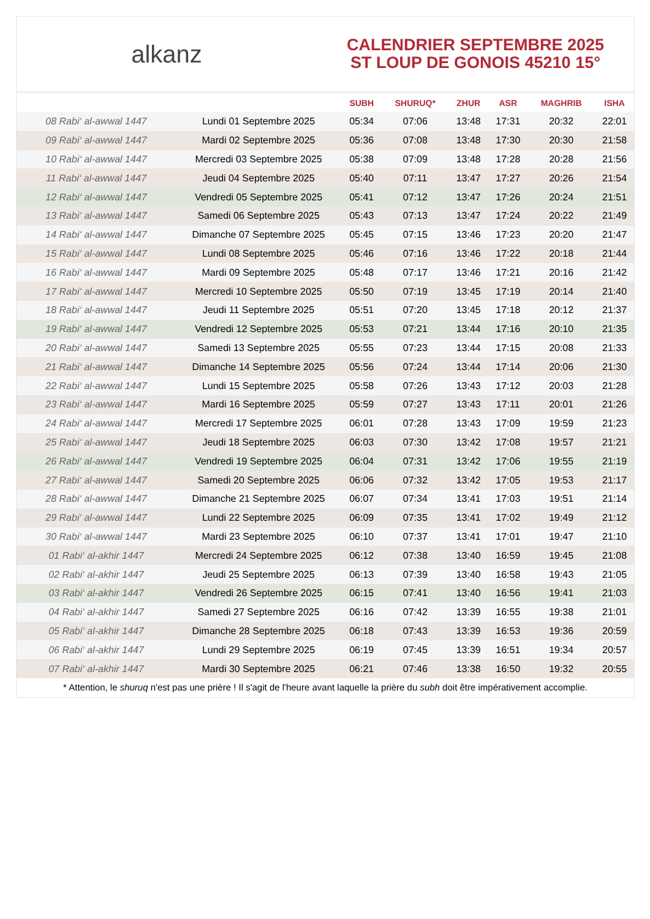alkanz
CALENDRIER SEPTEMBRE 2025
ST LOUP DE GONOIS 45210 15°
| | | SUBH | SHURUQ* | ZHUR | ASR | MAGHRIB | ISHA |
| --- | --- | --- | --- | --- | --- | --- | --- |
| 08 Rabi‘ al-awwal 1447 | Lundi 01 Septembre 2025 | 05:34 | 07:06 | 13:48 | 17:31 | 20:32 | 22:01 |
| 09 Rabi‘ al-awwal 1447 | Mardi 02 Septembre 2025 | 05:36 | 07:08 | 13:48 | 17:30 | 20:30 | 21:58 |
| 10 Rabi‘ al-awwal 1447 | Mercredi 03 Septembre 2025 | 05:38 | 07:09 | 13:48 | 17:28 | 20:28 | 21:56 |
| 11 Rabi‘ al-awwal 1447 | Jeudi 04 Septembre 2025 | 05:40 | 07:11 | 13:47 | 17:27 | 20:26 | 21:54 |
| 12 Rabi‘ al-awwal 1447 | Vendredi 05 Septembre 2025 | 05:41 | 07:12 | 13:47 | 17:26 | 20:24 | 21:51 |
| 13 Rabi‘ al-awwal 1447 | Samedi 06 Septembre 2025 | 05:43 | 07:13 | 13:47 | 17:24 | 20:22 | 21:49 |
| 14 Rabi‘ al-awwal 1447 | Dimanche 07 Septembre 2025 | 05:45 | 07:15 | 13:46 | 17:23 | 20:20 | 21:47 |
| 15 Rabi‘ al-awwal 1447 | Lundi 08 Septembre 2025 | 05:46 | 07:16 | 13:46 | 17:22 | 20:18 | 21:44 |
| 16 Rabi‘ al-awwal 1447 | Mardi 09 Septembre 2025 | 05:48 | 07:17 | 13:46 | 17:21 | 20:16 | 21:42 |
| 17 Rabi‘ al-awwal 1447 | Mercredi 10 Septembre 2025 | 05:50 | 07:19 | 13:45 | 17:19 | 20:14 | 21:40 |
| 18 Rabi‘ al-awwal 1447 | Jeudi 11 Septembre 2025 | 05:51 | 07:20 | 13:45 | 17:18 | 20:12 | 21:37 |
| 19 Rabi‘ al-awwal 1447 | Vendredi 12 Septembre 2025 | 05:53 | 07:21 | 13:44 | 17:16 | 20:10 | 21:35 |
| 20 Rabi‘ al-awwal 1447 | Samedi 13 Septembre 2025 | 05:55 | 07:23 | 13:44 | 17:15 | 20:08 | 21:33 |
| 21 Rabi‘ al-awwal 1447 | Dimanche 14 Septembre 2025 | 05:56 | 07:24 | 13:44 | 17:14 | 20:06 | 21:30 |
| 22 Rabi‘ al-awwal 1447 | Lundi 15 Septembre 2025 | 05:58 | 07:26 | 13:43 | 17:12 | 20:03 | 21:28 |
| 23 Rabi‘ al-awwal 1447 | Mardi 16 Septembre 2025 | 05:59 | 07:27 | 13:43 | 17:11 | 20:01 | 21:26 |
| 24 Rabi‘ al-awwal 1447 | Mercredi 17 Septembre 2025 | 06:01 | 07:28 | 13:43 | 17:09 | 19:59 | 21:23 |
| 25 Rabi‘ al-awwal 1447 | Jeudi 18 Septembre 2025 | 06:03 | 07:30 | 13:42 | 17:08 | 19:57 | 21:21 |
| 26 Rabi‘ al-awwal 1447 | Vendredi 19 Septembre 2025 | 06:04 | 07:31 | 13:42 | 17:06 | 19:55 | 21:19 |
| 27 Rabi‘ al-awwal 1447 | Samedi 20 Septembre 2025 | 06:06 | 07:32 | 13:42 | 17:05 | 19:53 | 21:17 |
| 28 Rabi‘ al-awwal 1447 | Dimanche 21 Septembre 2025 | 06:07 | 07:34 | 13:41 | 17:03 | 19:51 | 21:14 |
| 29 Rabi‘ al-awwal 1447 | Lundi 22 Septembre 2025 | 06:09 | 07:35 | 13:41 | 17:02 | 19:49 | 21:12 |
| 30 Rabi‘ al-awwal 1447 | Mardi 23 Septembre 2025 | 06:10 | 07:37 | 13:41 | 17:01 | 19:47 | 21:10 |
| 01 Rabi‘ al-akhir 1447 | Mercredi 24 Septembre 2025 | 06:12 | 07:38 | 13:40 | 16:59 | 19:45 | 21:08 |
| 02 Rabi‘ al-akhir 1447 | Jeudi 25 Septembre 2025 | 06:13 | 07:39 | 13:40 | 16:58 | 19:43 | 21:05 |
| 03 Rabi‘ al-akhir 1447 | Vendredi 26 Septembre 2025 | 06:15 | 07:41 | 13:40 | 16:56 | 19:41 | 21:03 |
| 04 Rabi‘ al-akhir 1447 | Samedi 27 Septembre 2025 | 06:16 | 07:42 | 13:39 | 16:55 | 19:38 | 21:01 |
| 05 Rabi‘ al-akhir 1447 | Dimanche 28 Septembre 2025 | 06:18 | 07:43 | 13:39 | 16:53 | 19:36 | 20:59 |
| 06 Rabi‘ al-akhir 1447 | Lundi 29 Septembre 2025 | 06:19 | 07:45 | 13:39 | 16:51 | 19:34 | 20:57 |
| 07 Rabi‘ al-akhir 1447 | Mardi 30 Septembre 2025 | 06:21 | 07:46 | 13:38 | 16:50 | 19:32 | 20:55 |
* Attention, le shuruq n'est pas une prière ! Il s'agit de l'heure avant laquelle la prière du subh doit être impérativement accomplie.